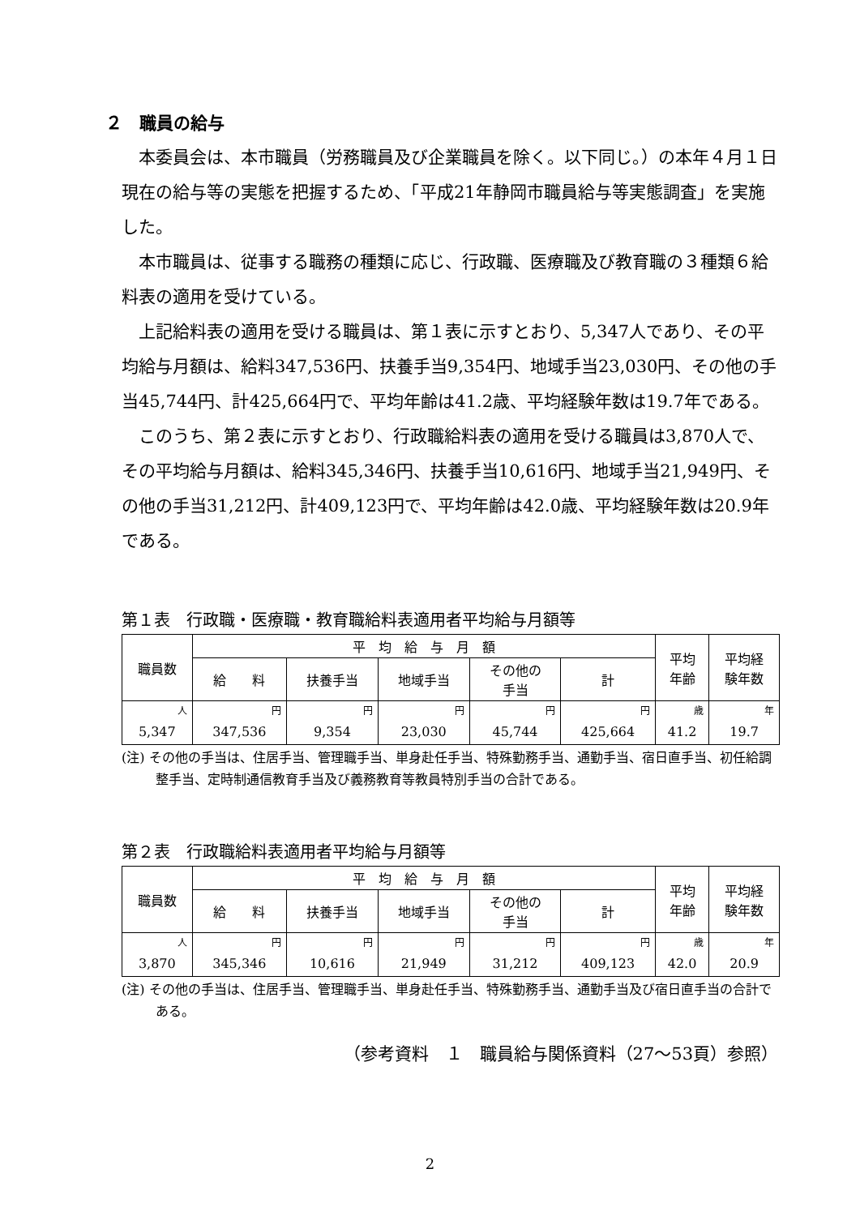２　職員の給与
本委員会は、本市職員（労務職員及び企業職員を除く。以下同じ。）の本年４月１日現在の給与等の実態を把握するため、「平成21年静岡市職員給与等実態調査」を実施した。
本市職員は、従事する職務の種類に応じ、行政職、医療職及び教育職の３種類６給料表の適用を受けている。
上記給料表の適用を受ける職員は、第１表に示すとおり、5,347人であり、その平均給与月額は、給料347,536円、扶養手当9,354円、地域手当23,030円、その他の手当45,744円、計425,664円で、平均年齢は41.2歳、平均経験年数は19.7年である。
このうち、第２表に示すとおり、行政職給料表の適用を受ける職員は3,870人で、その平均給与月額は、給料345,346円、扶養手当10,616円、地域手当21,949円、その他の手当31,212円、計409,123円で、平均年齢は42.0歳、平均経験年数は20.9年である。
第１表　行政職・医療職・教育職給料表適用者平均給与月額等
| 職員数 | 平 均 給 与 月 額 | | | | | 平均 年齢 | 平均経 験年数 |
| --- | --- | --- | --- | --- | --- | --- | --- |
| | 給 料 | 扶養手当 | 地域手当 | その他の 手当 | 計 | | |
| 人 | 円 | 円 | 円 | 円 | 円 | 歳 | 年 |
| 5,347 | 347,536 | 9,354 | 23,030 | 45,744 | 425,664 | 41.2 | 19.7 |
(注) その他の手当は、住居手当、管理職手当、単身赴任手当、特殊勤務手当、通勤手当、宿日直手当、初任給調整手当、定時制通信教育手当及び義務教育等教員特別手当の合計である。
第２表　行政職給料表適用者平均給与月額等
| 職員数 | 平 均 給 与 月 額 | | | | | 平均 年齢 | 平均経 験年数 |
| --- | --- | --- | --- | --- | --- | --- | --- |
| | 給 料 | 扶養手当 | 地域手当 | その他の 手当 | 計 | | |
| 人 | 円 | 円 | 円 | 円 | 円 | 歳 | 年 |
| 3,870 | 345,346 | 10,616 | 21,949 | 31,212 | 409,123 | 42.0 | 20.9 |
(注) その他の手当は、住居手当、管理職手当、単身赴任手当、特殊勤務手当、通勤手当及び宿日直手当の合計である。
（参考資料　１　職員給与関係資料（27～53頁）参照）
2